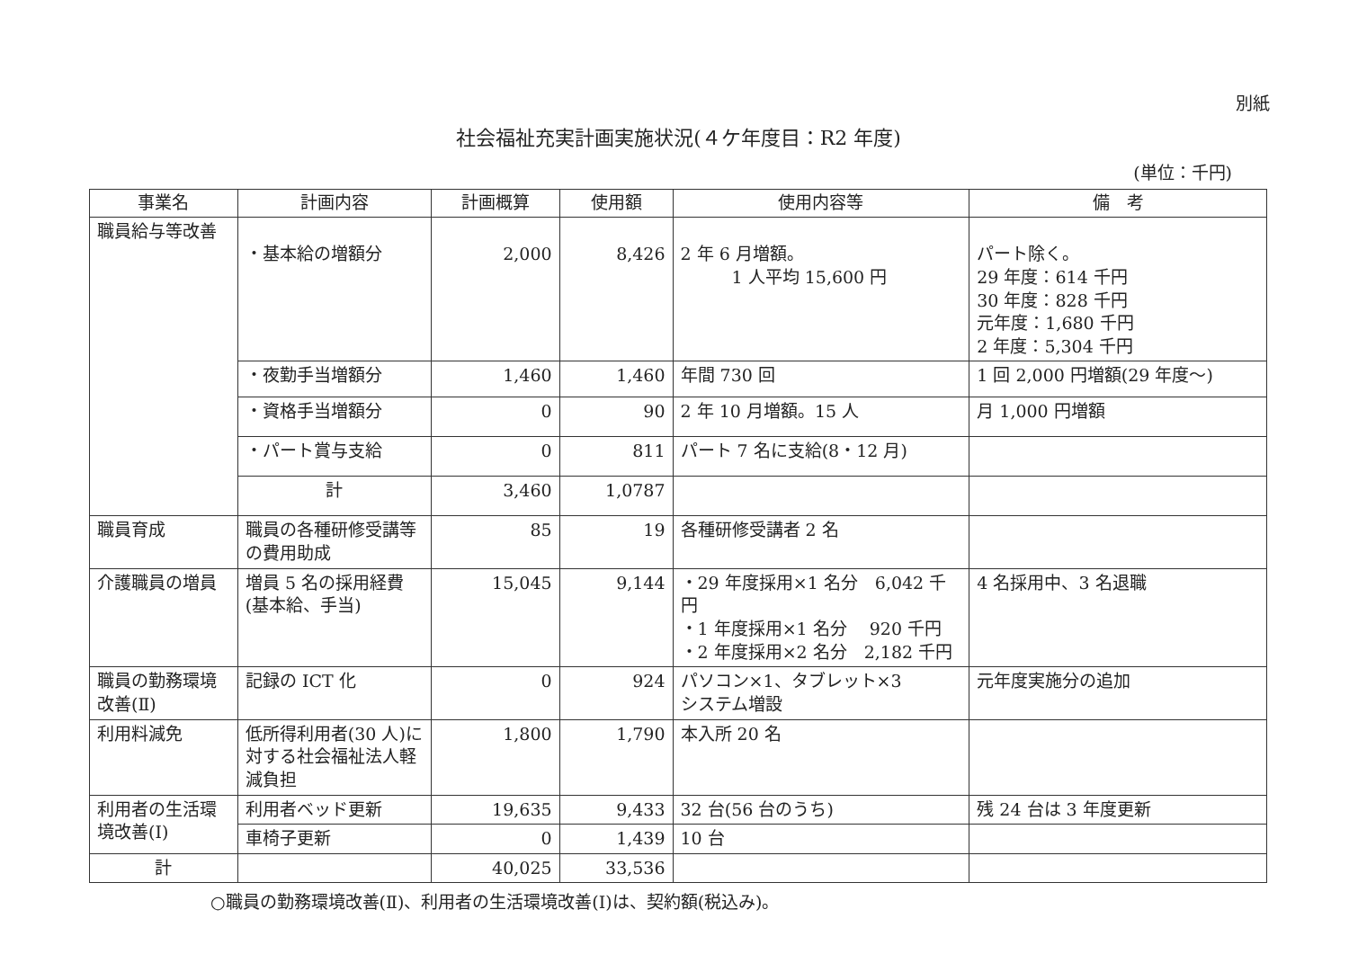別紙
社会福祉充実計画実施状況(４ケ年度目：R2 年度)
(単位：千円)
| 事業名 | 計画内容 | 計画概算 | 使用額 | 使用内容等 | 備 考 |
| --- | --- | --- | --- | --- | --- |
| 職員給与等改善 | ・基本給の増額分 | 2,000 | 8,426 | 2 年 6 月増額。 1 人平均 15,600 円 | パート除く。 29 年度：614 千円 30 年度：828 千円 元年度：1,680 千円 2 年度：5,304 千円 |
| | ・夜勤手当増額分 | 1,460 | 1,460 | 年間 730 回 | 1 回 2,000 円増額(29 年度～) |
| | ・資格手当増額分 | 0 | 90 | 2 年 10 月増額。15 人 | 月 1,000 円増額 |
| | ・パート賞与支給 | 0 | 811 | パート 7 名に支給(8・12 月) | |
| | 計 | 3,460 | 1,0787 | | |
| 職員育成 | 職員の各種研修受講等の費用助成 | 85 | 19 | 各種研修受講者 2 名 | |
| 介護職員の増員 | 増員 5 名の採用経費(基本給、手当) | 15,045 | 9,144 | ・29 年度採用×1 名分 6,042 千円 ・1 年度採用×1 名分 920 千円 ・2 年度採用×2 名分 2,182 千円 | 4 名採用中、3 名退職 |
| 職員の勤務環境改善(Ⅱ) | 記録の ICT 化 | 0 | 924 | パソコン×1、タブレット×3 システム増設 | 元年度実施分の追加 |
| 利用料減免 | 低所得利用者(30 人)に対する社会福祉法人軽減負担 | 1,800 | 1,790 | 本入所 20 名 | |
| 利用者の生活環境改善(Ⅰ) | 利用者ベッド更新 | 19,635 | 9,433 | 32 台(56 台のうち) | 残 24 台は 3 年度更新 |
| | 車椅子更新 | 0 | 1,439 | 10 台 | |
| 計 | | 40,025 | 33,536 | | |
○職員の勤務環境改善(Ⅱ)、利用者の生活環境改善(Ⅰ)は、契約額(税込み)。